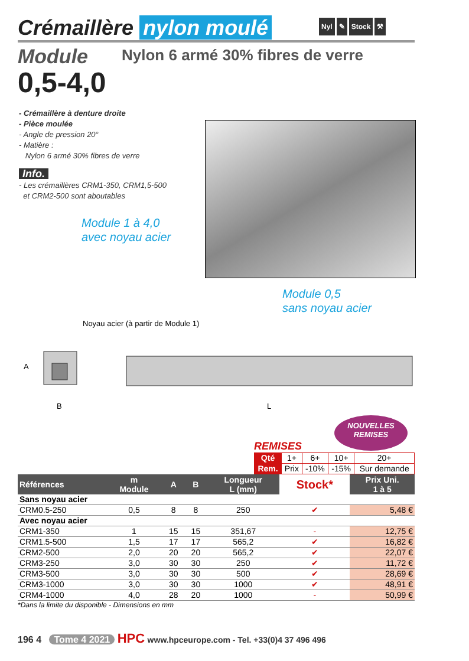Crémaillère nylon moulé
Nyl ✎ Stock ⚒
Module
Nylon 6 armé 30% fibres de verre
0,5-4,0
- Crémaillère à denture droite
- Pièce moulée
- Angle de pression 20°
- Matière :
Nylon 6 armé 30% fibres de verre
Info.
- Les crémaillères CRM1-350, CRM1,5-500
et CRM2-500 sont aboutables
Module 1 à 4,0
avec noyau acier
Module 0,5
sans noyau acier
Noyau acier (à partir de Module 1)
A
B
L
NOUVELLES
REMISES
REMISES
| Qté | 1+ | 6+ | 10+ | 20+ |
| Rem. | Prix | -10% | -15% | Sur demande |
| Références | m Module | A | B | Longueur L (mm) | Stock* | Prix Uni. 1 à 5 |
| --- | --- | --- | --- | --- | --- | --- |
| Sans noyau acier | | | | | | |
| CRM0.5-250 | 0,5 | 8 | 8 | 250 | ✔ | 5,48 € |
| Avec noyau acier | | | | | | |
| CRM1-350 | 1 | 15 | 15 | 351,67 | - | 12,75 € |
| CRM1.5-500 | 1,5 | 17 | 17 | 565,2 | ✔ | 16,82 € |
| CRM2-500 | 2,0 | 20 | 20 | 565,2 | ✔ | 22,07 € |
| CRM3-250 | 3,0 | 30 | 30 | 250 | ✔ | 11,72 € |
| CRM3-500 | 3,0 | 30 | 30 | 500 | ✔ | 28,69 € |
| CRM3-1000 | 3,0 | 30 | 30 | 1000 | ✔ | 48,91 € |
| CRM4-1000 | 4,0 | 28 | 20 | 1000 | - | 50,99 € |
*Dans la limite du disponible - Dimensions en mm
196 4 Tome 4 2021 HPC www.hpceurope.com - Tel. +33(0)4 37 496 496